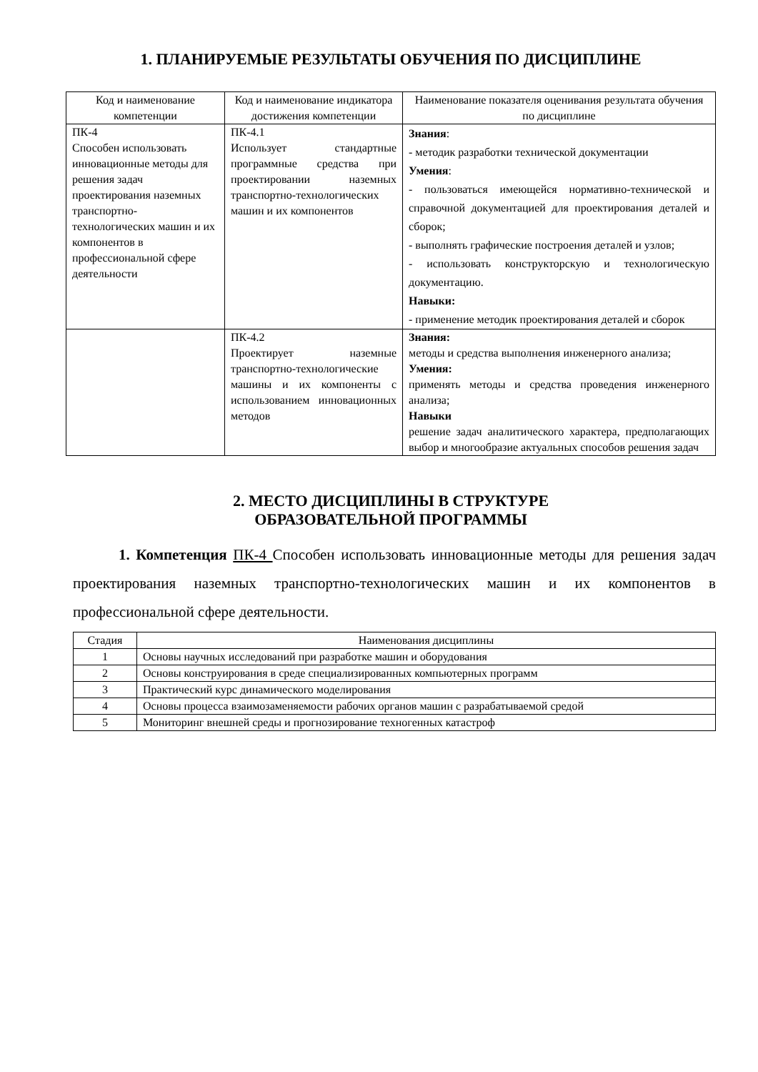1. ПЛАНИРУЕМЫЕ РЕЗУЛЬТАТЫ ОБУЧЕНИЯ ПО ДИСЦИПЛИНЕ
| Код и наименование компетенции | Код и наименование индикатора достижения компетенции | Наименование показателя оценивания результата обучения по дисциплине |
| --- | --- | --- |
| ПК-4 Способен использовать инновационные методы для решения задач проектирования наземных транспортно-технологических машин и их компонентов в профессиональной сфере деятельности | ПК-4.1 Использует стандартные программные средства при проектировании наземных транспортно-технологических машин и их компонентов | Знания : - методик разработки технической документации Умения : - пользоваться имеющейся нормативно-технической и справочной документацией для проектирования деталей и сборок; - выполнять графические построения деталей и узлов; - использовать конструкторскую и технологическую документацию. Навыки: - применение методик проектирования деталей и сборок |
| | ПК-4.2 Проектирует наземные транспортно-технологические машины и их компоненты с использованием инновационных методов | Знания: методы и средства выполнения инженерного анализа; Умения: применять методы и средства проведения инженерного анализа; Навыки решение задач аналитического характера, предполагающих выбор и многообразие актуальных способов решения задач |
2. МЕСТО ДИСЦИПЛИНЫ В СТРУКТУРЕ
ОБРАЗОВАТЕЛЬНОЙ ПРОГРАММЫ
1. Компетенция ПК-4 Способен использовать инновационные методы для решения задач проектирования наземных транспортно-технологических машин и их компонентов в профессиональной сфере деятельности.
| Стадия | Наименования дисциплины |
| 1 | Основы научных исследований при разработке машин и оборудования |
| 2 | Основы конструирования в среде специализированных компьютерных программ |
| 3 | Практический курс динамического моделирования |
| 4 | Основы процесса взаимозаменяемости рабочих органов машин с разрабатываемой средой |
| 5 | Мониторинг внешней среды и прогнозирование техногенных катастроф |